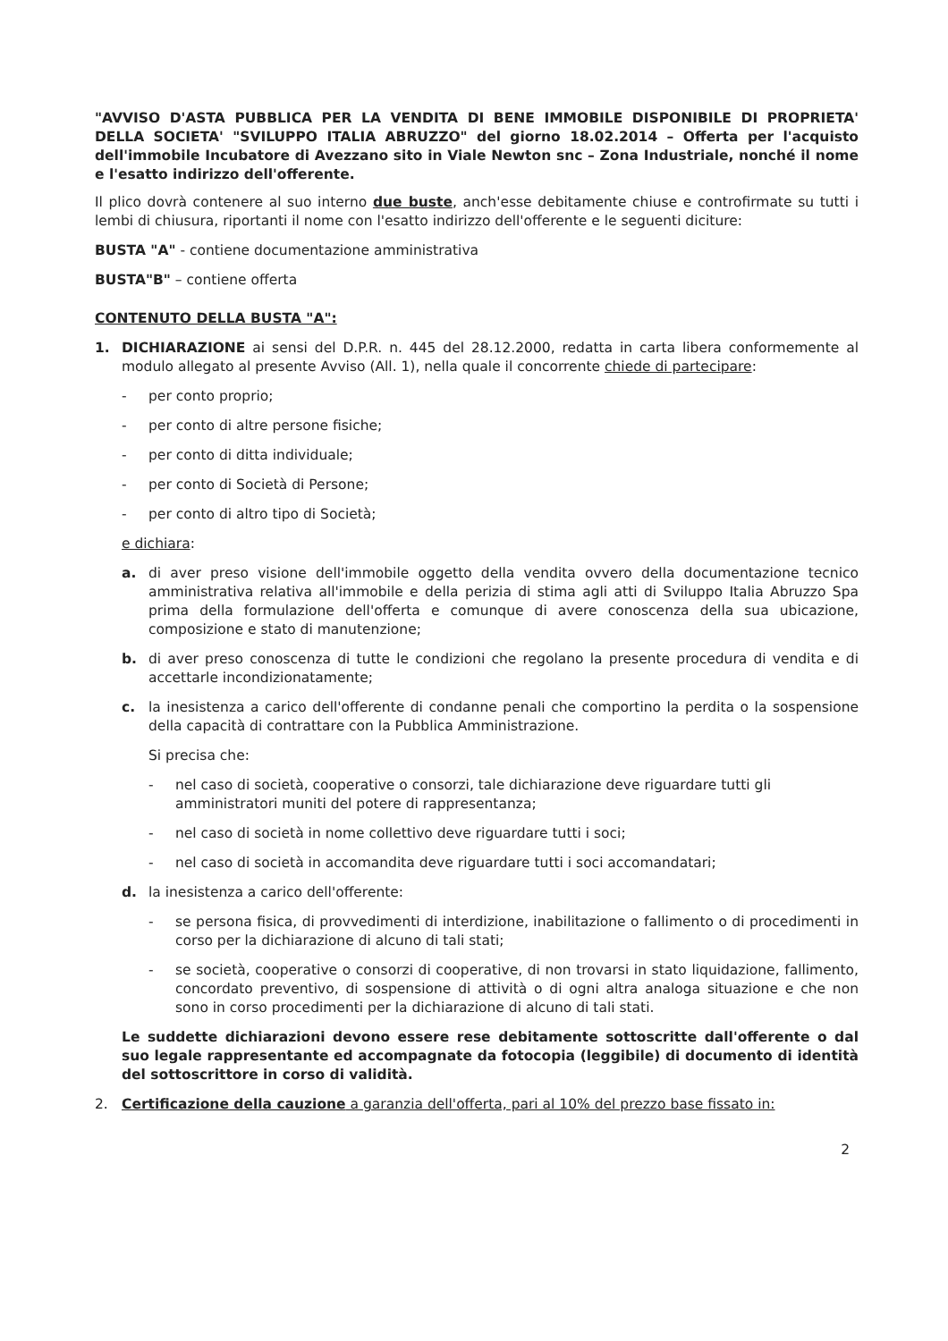"AVVISO D'ASTA PUBBLICA PER LA VENDITA DI BENE IMMOBILE DISPONIBILE DI PROPRIETA' DELLA SOCIETA' "SVILUPPO ITALIA ABRUZZO" del giorno 18.02.2014 – Offerta per l'acquisto dell'immobile Incubatore di Avezzano sito in Viale Newton snc – Zona Industriale, nonché il nome e l'esatto indirizzo dell'offerente.
Il plico dovrà contenere al suo interno due buste, anch'esse debitamente chiuse e controfirmate su tutti i lembi di chiusura, riportanti il nome con l'esatto indirizzo dell'offerente e le seguenti diciture:
BUSTA "A" - contiene documentazione amministrativa
BUSTA"B" – contiene offerta
CONTENUTO DELLA BUSTA "A":
1. DICHIARAZIONE ai sensi del D.P.R. n. 445 del 28.12.2000, redatta in carta libera conformemente al modulo allegato al presente Avviso (All. 1), nella quale il concorrente chiede di partecipare:
- per conto proprio;
- per conto di altre persone fisiche;
- per conto di ditta individuale;
- per conto di Società di Persone;
- per conto di altro tipo di Società;
e dichiara:
a. di aver preso visione dell'immobile oggetto della vendita ovvero della documentazione tecnico amministrativa relativa all'immobile e della perizia di stima agli atti di Sviluppo Italia Abruzzo Spa prima della formulazione dell'offerta e comunque di avere conoscenza della sua ubicazione, composizione e stato di manutenzione;
b. di aver preso conoscenza di tutte le condizioni che regolano la presente procedura di vendita e di accettarle incondizionatamente;
c. la inesistenza a carico dell'offerente di condanne penali che comportino la perdita o la sospensione della capacità di contrattare con la Pubblica Amministrazione.
Si precisa che:
- nel caso di società, cooperative o consorzi, tale dichiarazione deve riguardare tutti gli amministratori muniti del potere di rappresentanza;
- nel caso di società in nome collettivo deve riguardare tutti i soci;
- nel caso di società in accomandita deve riguardare tutti i soci accomandatari;
d. la inesistenza a carico dell'offerente:
- se persona fisica, di provvedimenti di interdizione, inabilitazione o fallimento o di procedimenti in corso per la dichiarazione di alcuno di tali stati;
- se società, cooperative o consorzi di cooperative, di non trovarsi in stato liquidazione, fallimento, concordato preventivo, di sospensione di attività o di ogni altra analoga situazione e che non sono in corso procedimenti per la dichiarazione di alcuno di tali stati.
Le suddette dichiarazioni devono essere rese debitamente sottoscritte dall'offerente o dal suo legale rappresentante ed accompagnate da fotocopia (leggibile) di documento di identità del sottoscrittore in corso di validità.
2. Certificazione della cauzione a garanzia dell'offerta, pari al 10% del prezzo base fissato in:
2